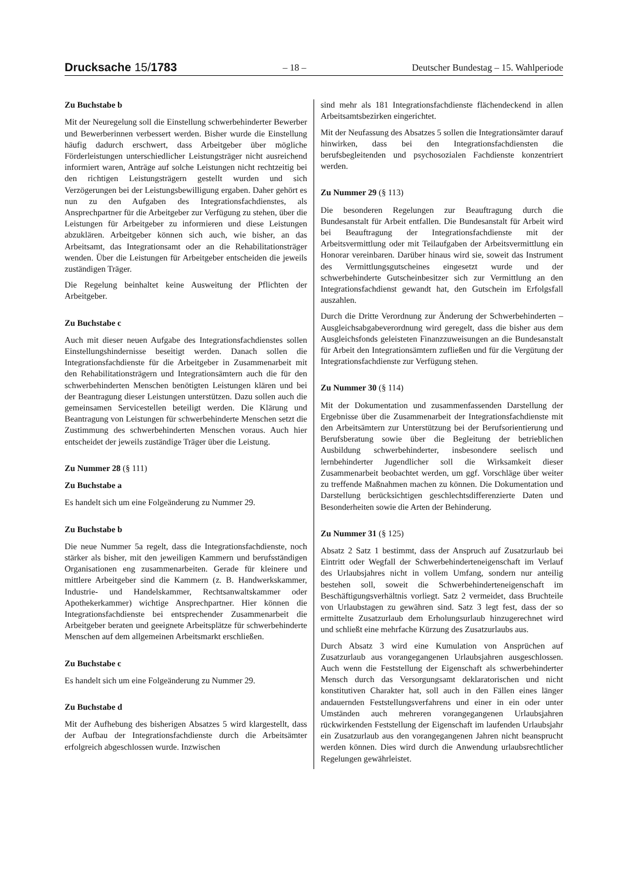Drucksache 15/1783 – 18 – Deutscher Bundestag – 15. Wahlperiode
Zu Buchstabe b
Mit der Neuregelung soll die Einstellung schwerbehinderter Bewerber und Bewerberinnen verbessert werden. Bisher wurde die Einstellung häufig dadurch erschwert, dass Arbeitgeber über mögliche Förderleistungen unterschiedlicher Leistungsträger nicht ausreichend informiert waren, Anträge auf solche Leistungen nicht rechtzeitig bei den richtigen Leistungsträgern gestellt wurden und sich Verzögerungen bei der Leistungsbewilligung ergaben. Daher gehört es nun zu den Aufgaben des Integrationsfachdienstes, als Ansprechpartner für die Arbeitgeber zur Verfügung zu stehen, über die Leistungen für Arbeitgeber zu informieren und diese Leistungen abzuklären. Arbeitgeber können sich auch, wie bisher, an das Arbeitsamt, das Integrationsamt oder an die Rehabilitationsträger wenden. Über die Leistungen für Arbeitgeber entscheiden die jeweils zuständigen Träger.
Die Regelung beinhaltet keine Ausweitung der Pflichten der Arbeitgeber.
Zu Buchstabe c
Auch mit dieser neuen Aufgabe des Integrationsfachdienstes sollen Einstellungshindernisse beseitigt werden. Danach sollen die Integrationsfachdienste für die Arbeitgeber in Zusammenarbeit mit den Rehabilitationsträgern und Integrationsämtern auch die für den schwerbehinderten Menschen benötigten Leistungen klären und bei der Beantragung dieser Leistungen unterstützen. Dazu sollen auch die gemeinsamen Servicestellen beteiligt werden. Die Klärung und Beantragung von Leistungen für schwerbehinderte Menschen setzt die Zustimmung des schwerbehinderten Menschen voraus. Auch hier entscheidet der jeweils zuständige Träger über die Leistung.
Zu Nummer 28 (§ 111)
Zu Buchstabe a
Es handelt sich um eine Folgeänderung zu Nummer 29.
Zu Buchstabe b
Die neue Nummer 5a regelt, dass die Integrationsfachdienste, noch stärker als bisher, mit den jeweiligen Kammern und berufsständigen Organisationen eng zusammenarbeiten. Gerade für kleinere und mittlere Arbeitgeber sind die Kammern (z. B. Handwerkskammer, Industrie- und Handelskammer, Rechtsanwaltskammer oder Apothekerkammer) wichtige Ansprechpartner. Hier können die Integrationsfachdienste bei entsprechender Zusammenarbeit die Arbeitgeber beraten und geeignete Arbeitsplätze für schwerbehinderte Menschen auf dem allgemeinen Arbeitsmarkt erschließen.
Zu Buchstabe c
Es handelt sich um eine Folgeänderung zu Nummer 29.
Zu Buchstabe d
Mit der Aufhebung des bisherigen Absatzes 5 wird klargestellt, dass der Aufbau der Integrationsfachdienste durch die Arbeitsämter erfolgreich abgeschlossen wurde. Inzwischen
sind mehr als 181 Integrationsfachdienste flächendeckend in allen Arbeitsamtsbezirken eingerichtet.
Mit der Neufassung des Absatzes 5 sollen die Integrationsämter darauf hinwirken, dass bei den Integrationsfachdiensten die berufsbegleitenden und psychosozialen Fachdienste konzentriert werden.
Zu Nummer 29 (§ 113)
Die besonderen Regelungen zur Beauftragung durch die Bundesanstalt für Arbeit entfallen. Die Bundesanstalt für Arbeit wird bei Beauftragung der Integrationsfachdienste mit der Arbeitsvermittlung oder mit Teilaufgaben der Arbeitsvermittlung ein Honorar vereinbaren. Darüber hinaus wird sie, soweit das Instrument des Vermittlungsgutscheines eingesetzt wurde und der schwerbehinderte Gutscheinbesitzer sich zur Vermittlung an den Integrationsfachdienst gewandt hat, den Gutschein im Erfolgsfall auszahlen.
Durch die Dritte Verordnung zur Änderung der Schwerbehinderten – Ausgleichsabgabeverordnung wird geregelt, dass die bisher aus dem Ausgleichsfonds geleisteten Finanzzuweisungen an die Bundesanstalt für Arbeit den Integrationsämtern zufließen und für die Vergütung der Integrationsfachdienste zur Verfügung stehen.
Zu Nummer 30 (§ 114)
Mit der Dokumentation und zusammenfassenden Darstellung der Ergebnisse über die Zusammenarbeit der Integrationsfachdienste mit den Arbeitsämtern zur Unterstützung bei der Berufsorientierung und Berufsberatung sowie über die Begleitung der betrieblichen Ausbildung schwerbehinderter, insbesondere seelisch und lernbehinderter Jugendlicher soll die Wirksamkeit dieser Zusammenarbeit beobachtet werden, um ggf. Vorschläge über weiter zu treffende Maßnahmen machen zu können. Die Dokumentation und Darstellung berücksichtigen geschlechtsdifferenzierte Daten und Besonderheiten sowie die Arten der Behinderung.
Zu Nummer 31 (§ 125)
Absatz 2 Satz 1 bestimmt, dass der Anspruch auf Zusatzurlaub bei Eintritt oder Wegfall der Schwerbehinderteneigenschaft im Verlauf des Urlaubsjahres nicht in vollem Umfang, sondern nur anteilig bestehen soll, soweit die Schwerbehinderteneigenschaft im Beschäftigungsverhältnis vorliegt. Satz 2 vermeidet, dass Bruchteile von Urlaubstagen zu gewähren sind. Satz 3 legt fest, dass der so ermittelte Zusatzurlaub dem Erholungsurlaub hinzugerechnet wird und schließt eine mehrfache Kürzung des Zusatzurlaubs aus.
Durch Absatz 3 wird eine Kumulation von Ansprüchen auf Zusatzurlaub aus vorangegangenen Urlaubsjahren ausgeschlossen. Auch wenn die Feststellung der Eigenschaft als schwerbehinderter Mensch durch das Versorgungsamt deklaratorischen und nicht konstitutiven Charakter hat, soll auch in den Fällen eines länger andauernden Feststellungsverfahrens und einer in ein oder unter Umständen auch mehreren vorangegangenen Urlaubsjahren rückwirkenden Feststellung der Eigenschaft im laufenden Urlaubsjahr ein Zusatzurlaub aus den vorangegangenen Jahren nicht beansprucht werden können. Dies wird durch die Anwendung urlaubsrechtlicher Regelungen gewährleistet.